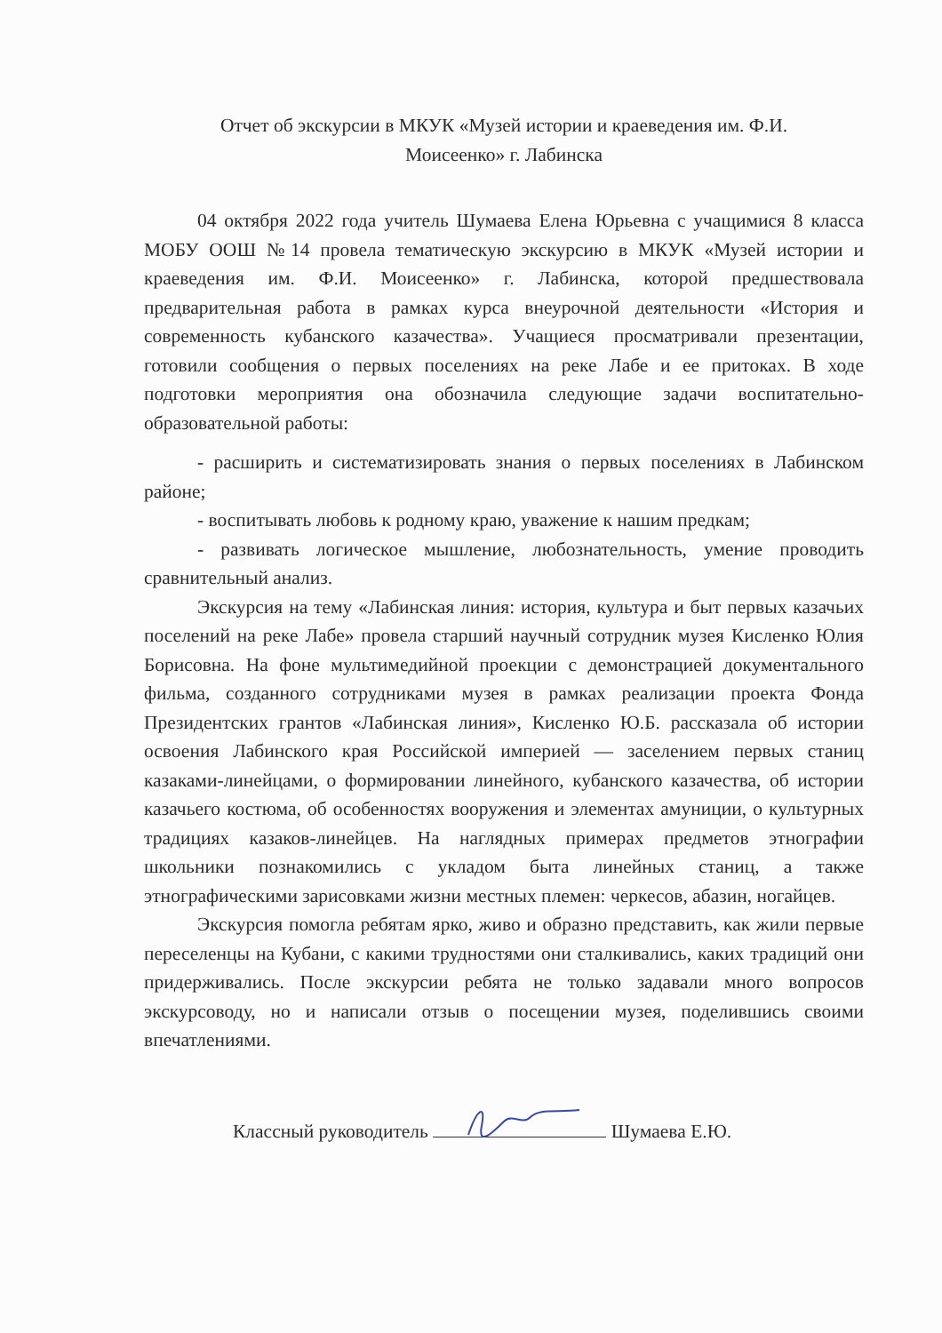Отчет об экскурсии в МКУК «Музей истории и краеведения им. Ф.И.
Моисеенко» г. Лабинска
04 октября 2022 года учитель Шумаева Елена Юрьевна с учащимися 8 класса МОБУ ООШ №14 провела тематическую экскурсию в МКУК «Музей истории и краеведения им. Ф.И. Моисеенко» г. Лабинска, которой предшествовала предварительная работа в рамках курса внеурочной деятельности «История и современность кубанского казачества». Учащиеся просматривали презентации, готовили сообщения о первых поселениях на реке Лабе и ее притоках. В ходе подготовки мероприятия она обозначила следующие задачи воспитательно-образовательной работы:
- расширить и систематизировать знания о первых поселениях в Лабинском районе;
- воспитывать любовь к родному краю, уважение к нашим предкам;
- развивать логическое мышление, любознательность, умение проводить сравнительный анализ.
Экскурсия на тему «Лабинская линия: история, культура и быт первых казачьих поселений на реке Лабе» провела старший научный сотрудник музея Кисленко Юлия Борисовна. На фоне мультимедийной проекции с демонстрацией документального фильма, созданного сотрудниками музея в рамках реализации проекта Фонда Президентских грантов «Лабинская линия», Кисленко Ю.Б. рассказала об истории освоения Лабинского края Российской империей — заселением первых станиц казаками-линейцами, о формировании линейного, кубанского казачества, об истории казачьего костюма, об особенностях вооружения и элементах амуниции, о культурных традициях казаков-линейцев. На наглядных примерах предметов этнографии школьники познакомились с укладом быта линейных станиц, а также этнографическими зарисовками жизни местных племен: черкесов, абазин, ногайцев.
Экскурсия помогла ребятам ярко, живо и образно представить, как жили первые переселенцы на Кубани, с какими трудностями они сталкивались, каких традиций они придерживались. После экскурсии ребята не только задавали много вопросов экскурсоводу, но и написали отзыв о посещении музея, поделившись своими впечатлениями.
Классный руководитель Шумаева Е.Ю.